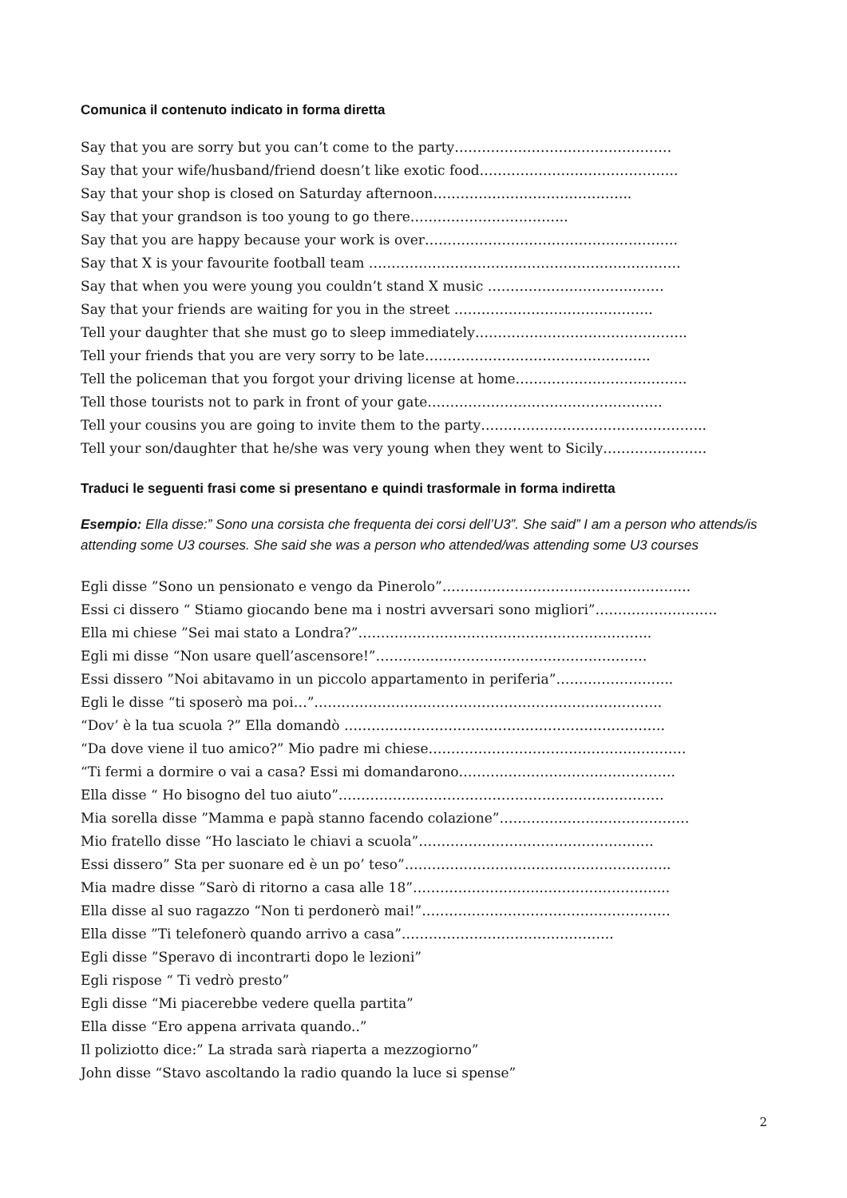Comunica il contenuto indicato in forma diretta
Say that you are sorry but you can’t come to the party…………………………………………
Say that your wife/husband/friend doesn’t like exotic food……………………………………..
Say that your shop is closed on Saturday afternoon……………………………………..
Say that your grandson is too young to go there……………………………..
Say that you are happy because your work is over………………………………………………..
Say that X is your favourite football team ……………………………………………………………
Say that when you were young you couldn’t stand X music …………………………………
Say that your friends are waiting for you in the street ……………………………………..
Tell your daughter that she must go to sleep immediately………………………………………..
Tell your friends that you are very sorry to be late…………………………………………..
Tell the policeman that you forgot your driving license at home………………………………..
Tell those tourists not to park in front of your gate…………………………………………….
Tell your cousins you are going to invite them to the party…………………………………………..
Tell your son/daughter that he/she was very young when they went to Sicily…………………..
Traduci le seguenti frasi come si presentano e quindi trasformale in forma indiretta
Esempio: Ella disse:” Sono una corsista che frequenta dei corsi dell’U3”. She said” I am a person who attends/is attending some U3 courses. She said she was a person who attended/was attending some U3 courses
Egli disse ”Sono un pensionato e vengo da Pinerolo”……………………………………………….
Essi ci dissero “ Stiamo giocando bene ma i nostri avversari sono migliori”………………………
Ella mi chiese ”Sei mai stato a Londra?”………………………………………………………..
Egli mi disse “Non usare quell’ascensore!”……………………………………………………
Essi dissero ”Noi abitavamo in un piccolo appartamento in periferia”……………………..
Egli le disse “ti sposerò ma poi…”…………………………………………………………………..
“Dov’ è la tua scuola ?” Ella domandò ……………………………………………………………..
“Da dove viene il tuo amico?” Mio padre mi chiese…………………………………………………
“Ti fermi a dormire o vai a casa? Essi mi domandarono………..……………………………….
Ella disse “ Ho bisogno del tuo aiuto”………………………………………………………………
Mia sorella disse ”Mamma e papà stanno facendo colazione”……………………………………
Mio fratello disse “Ho lasciato le chiavi a scuola”…………………………………………….
Essi dissero” Sta per suonare ed è un po’ teso”…………………………………………………..
Mia madre disse ”Sarò di ritorno a casa alle 18”……………………….………………………..
Ella disse al suo ragazzo “Non ti perdonerò mai!”……………………………………………….
Ella disse ”Ti telefonerò quando arrivo a casa”………………………………………..
Egli disse ”Speravo di incontrarti dopo le lezioni”
Egli rispose “ Ti vedrò presto”
Egli disse “Mi piacerebbe vedere quella partita”
Ella disse “Ero appena arrivata quando..”
Il poliziotto dice:” La strada sarà riaperta a mezzogiorno”
John disse “Stavo ascoltando la radio quando la luce si spense”
2